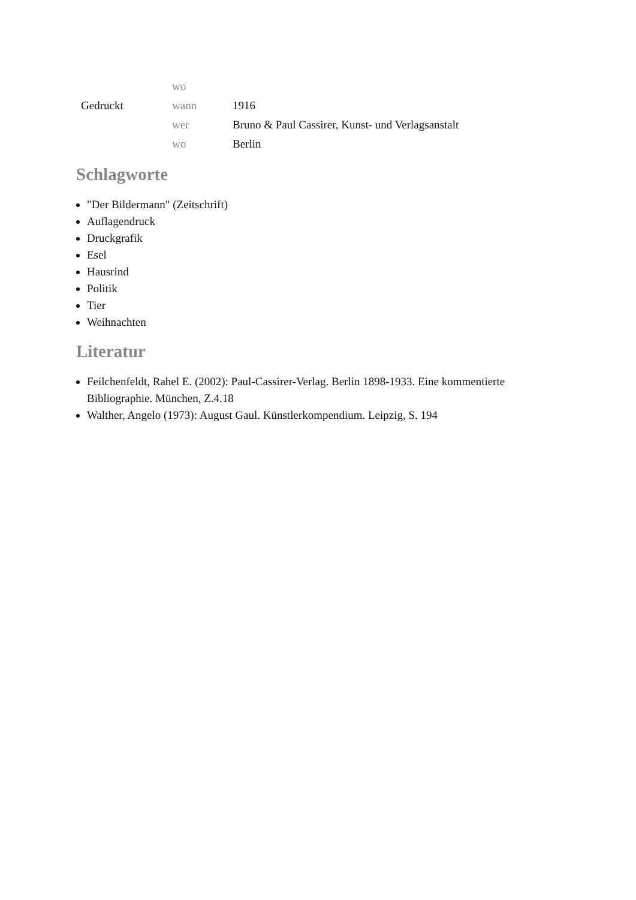| | wo | |
| Gedruckt | wann | 1916 |
| | wer | Bruno & Paul Cassirer, Kunst- und Verlagsanstalt |
| | wo | Berlin |
Schlagworte
"Der Bildermann" (Zeitschrift)
Auflagendruck
Druckgrafik
Esel
Hausrind
Politik
Tier
Weihnachten
Literatur
Feilchenfeldt, Rahel E. (2002): Paul-Cassirer-Verlag. Berlin 1898-1933. Eine kommentierte Bibliographie. München, Z.4.18
Walther, Angelo (1973): August Gaul. Künstlerkompendium. Leipzig, S. 194